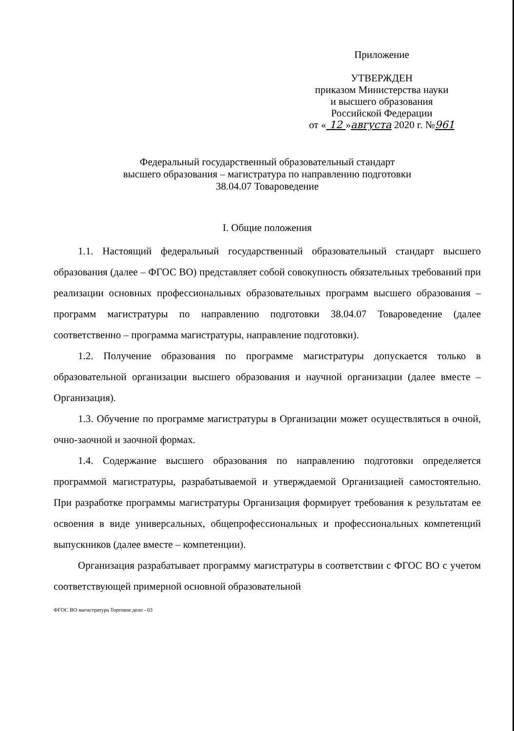Приложение
УТВЕРЖДЕН
приказом Министерства науки
и высшего образования
Российской Федерации
от « 12 »августа 2020 г. №961
Федеральный государственный образовательный стандарт
высшего образования – магистратура по направлению подготовки
38.04.07 Товароведение
I. Общие положения
1.1. Настоящий федеральный государственный образовательный стандарт высшего образования (далее – ФГОС ВО) представляет собой совокупность обязательных требований при реализации основных профессиональных образовательных программ высшего образования – программ магистратуры по направлению подготовки 38.04.07 Товароведение (далее соответственно – программа магистратуры, направление подготовки).
1.2. Получение образования по программе магистратуры допускается только в образовательной организации высшего образования и научной организации (далее вместе – Организация).
1.3. Обучение по программе магистратуры в Организации может осуществляться в очной, очно-заочной и заочной формах.
1.4. Содержание высшего образования по направлению подготовки определяется программой магистратуры, разрабатываемой и утверждаемой Организацией самостоятельно. При разработке программы магистратуры Организация формирует требования к результатам ее освоения в виде универсальных, общепрофессиональных и профессиональных компетенций выпускников (далее вместе – компетенции).
Организация разрабатывает программу магистратуры в соответствии с ФГОС ВО с учетом соответствующей примерной основной образовательной
ФГОС ВО магистратура Торговое дело - 03